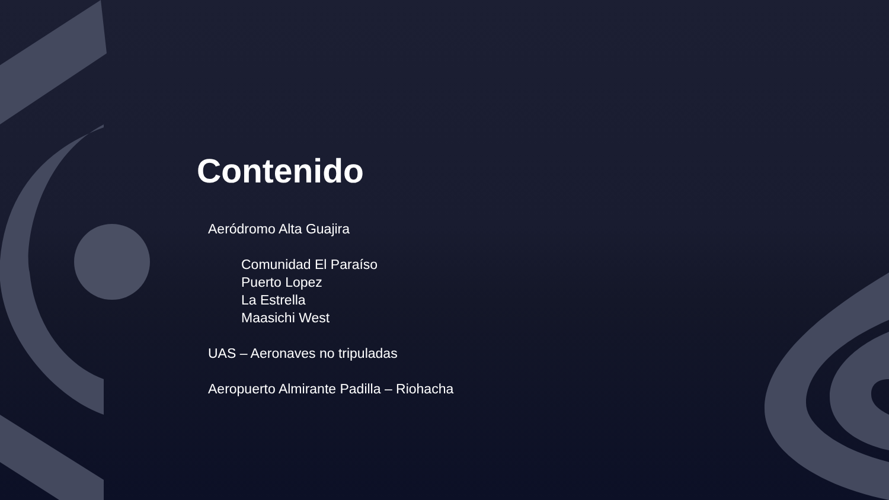Contenido
Aeródromo Alta Guajira
Comunidad El Paraíso
Puerto Lopez
La Estrella
Maasichi West
UAS – Aeronaves no tripuladas
Aeropuerto Almirante Padilla – Riohacha